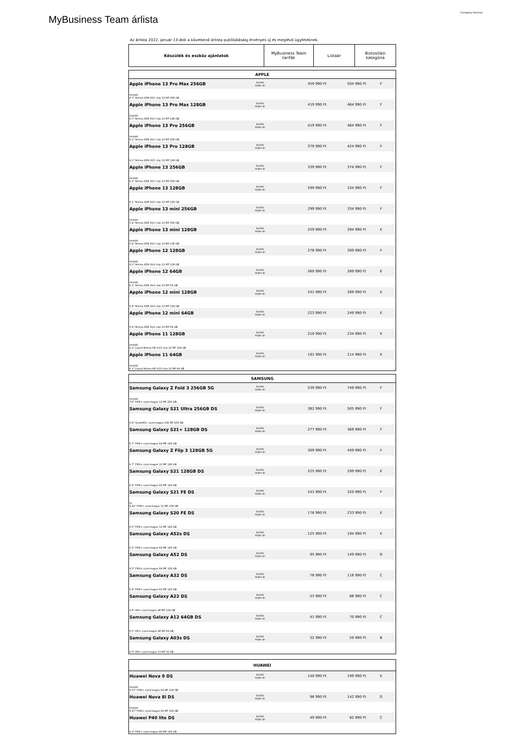MyBusiness Team árlista
Company Internal
Az árlista 2022. január 13-ától a következő árlista publikálásáig érvényes új és meglévő ügyfeleknek.
| Készülék és eszköz ajánlatok | MyBusiness Team tarifák | Listaár | Biztosítási kategória |
| APPLE | | | | |
| --- | --- | --- | --- | --- |
| Apple iPhone 13 Pro Max 256GB | bruttó teljes ár | 459 990 Ft | 504 990 Ft | F |
| limitált 6,7" Retina XDR A15 chip 12 MP 256 GB | | | | |
| Apple iPhone 13 Pro Max 128GB | bruttó teljes ár | 419 990 Ft | 464 990 Ft | F |
| limitált 6,7" Retina XDR A15 chip 12 MP 128 GB | | | | |
| Apple iPhone 13 Pro 256GB | bruttó teljes ár | 419 990 Ft | 464 990 Ft | F |
| limitált 6,1" Retina XDR A15 chip 12 MP 256 GB | | | | |
| Apple iPhone 13 Pro 128GB | bruttó teljes ár | 379 990 Ft | 424 990 Ft | F |
| 6,1" Retina XDR A15 chip 12 MP 128 GB | | | | |
| Apple iPhone 13 256GB | bruttó teljes ár | 339 990 Ft | 374 990 Ft | F |
| limitált 6,1" Retina XDR A15 chip 12 MP 256 GB | | | | |
| Apple iPhone 13 128GB | bruttó teljes ár | 299 990 Ft | 334 990 Ft | F |
| 6,1" Retina XDR A15 chip 12 MP 128 GB | | | | |
| Apple iPhone 13 mini 256GB | bruttó teljes ár | 299 990 Ft | 334 990 Ft | F |
| limitált 5,4" Retina XDR A15 chip 12 MP 256 GB | | | | |
| Apple iPhone 13 mini 128GB | bruttó teljes ár | 259 990 Ft | 294 990 Ft | E |
| limitált 5,4" Retina XDR A15 chip 12 MP 128 GB | | | | |
| Apple iPhone 12 128GB | bruttó teljes ár | 278 990 Ft | 309 990 Ft | F |
| limitált 6,1" Retina XDR A14 chip 12 MP 128 GB | | | | |
| Apple iPhone 12 64GB | bruttó teljes ár | 260 990 Ft | 289 990 Ft | E |
| limitált 6,1" Retina XDR A14 chip 12 MP 64 GB | | | | |
| Apple iPhone 12 mini 128GB | bruttó teljes ár | 241 990 Ft | 269 990 Ft | E |
| 5,4" Retina XDR A14 chip 12 MP 128 GB | | | | |
| Apple iPhone 12 mini 64GB | bruttó teljes ár | 223 990 Ft | 249 990 Ft | E |
| 5,4" Retina XDR A14 chip 12 MP 64 GB | | | | |
| Apple iPhone 11 128GB | bruttó teljes ár | 210 990 Ft | 234 990 Ft | E |
| limitált 6,1" Liquid Retina HD A13 chip 12 MP 128 GB | | | | |
| Apple iPhone 11 64GB | bruttó teljes ár | 191 990 Ft | 214 990 Ft | E |
| limitált 6,1" Liquid Retina HD A13 chip 12 MP 64 GB | | | | |
| SAMSUNG | | | | |
| --- | --- | --- | --- | --- |
| Samsung Galaxy Z Fold 3 256GB 5G | bruttó teljes ár | 539 990 Ft | 749 990 Ft | F |
| limitált 7,6" FHD+ nyolcmagos 12 MP 256 GB | | | | |
| Samsung Galaxy S21 Ultra 256GB DS | bruttó teljes ár | 382 990 Ft | 505 990 Ft | F |
| 6,8" QuadHD+ nyolcmagos 108 MP 256 GB | | | | |
| Samsung Galaxy S21+ 128GB DS | bruttó teljes ár | 277 990 Ft | 369 990 Ft | F |
| 6,7" FHD+ nyolcmagos 64 MP 128 GB | | | | |
| Samsung Galaxy Z Flip 3 128GB 5G | bruttó teljes ár | 309 990 Ft | 449 990 Ft | F |
| 6,7" FHD+ nyolcmagos 12 MP 128 GB | | | | |
| Samsung Galaxy S21 128GB DS | bruttó teljes ár | 225 990 Ft | 299 990 Ft | E |
| 6,2" FHD+ nyolcmagos 64 MP 128 GB | | | | |
| Samsung Galaxy S21 FE DS | bruttó teljes ár | 243 990 Ft | 320 990 Ft | F |
| Új 6,41" FHD+ nyolcmagos 12 MP 128 GB | | | | |
| Samsung Galaxy S20 FE DS | bruttó teljes ár | 176 990 Ft | 233 990 Ft | E |
| 6,5" FHD+ nyolcmagos 12 MP 128 GB | | | | |
| Samsung Galaxy A52s DS | bruttó teljes ár | 125 990 Ft | 194 990 Ft | E |
| 6,5" FHD+ nyolcmagos 64 MP 128 GB | | | | |
| Samsung Galaxy A52 DS | bruttó teljes ár | 95 990 Ft | 149 990 Ft | D |
| 6,5" FHD+ nyolcmagos 64 MP 128 GB | | | | |
| Samsung Galaxy A32 DS | bruttó teljes ár | 76 990 Ft | 116 990 Ft | C |
| 6,4" FHD+ nyolcmagos 64 MP 128 GB | | | | |
| Samsung Galaxy A22 DS | bruttó teljes ár | 53 990 Ft | 86 990 Ft | C |
| 6,4" HD+ nyolcmagos 48 MP 128 GB | | | | |
| Samsung Galaxy A12 64GB DS | bruttó teljes ár | 41 990 Ft | 70 990 Ft | C |
| 6,5" HD+ nyolcmagos 48 MP 64 GB | | | | |
| Samsung Galaxy A03s DS | bruttó teljes ár | 32 990 Ft | 59 990 Ft | B |
| 6,5" HD+ nyolcmagos 13 MP 32 GB | | | | |
| HUAWEI | | | | |
| --- | --- | --- | --- | --- |
| Huawei Nova 9 DS | bruttó teljes ár | 140 990 Ft | 199 990 Ft | E |
| limitált 6,57" FHD+ nyolcmagos 64 MP 128 GB | | | | |
| Huawei Nova 8i DS | bruttó teljes ár | 96 990 Ft | 142 990 Ft | D |
| limitált 6,67" FHD+ nyolcmagos 64 MP 128 GB | | | | |
| Huawei P40 lite DS | bruttó teljes ár | 49 990 Ft | 82 990 Ft | C |
| 6,4" FHD+ nyolcmagos 48 MP 128 GB | | | | |